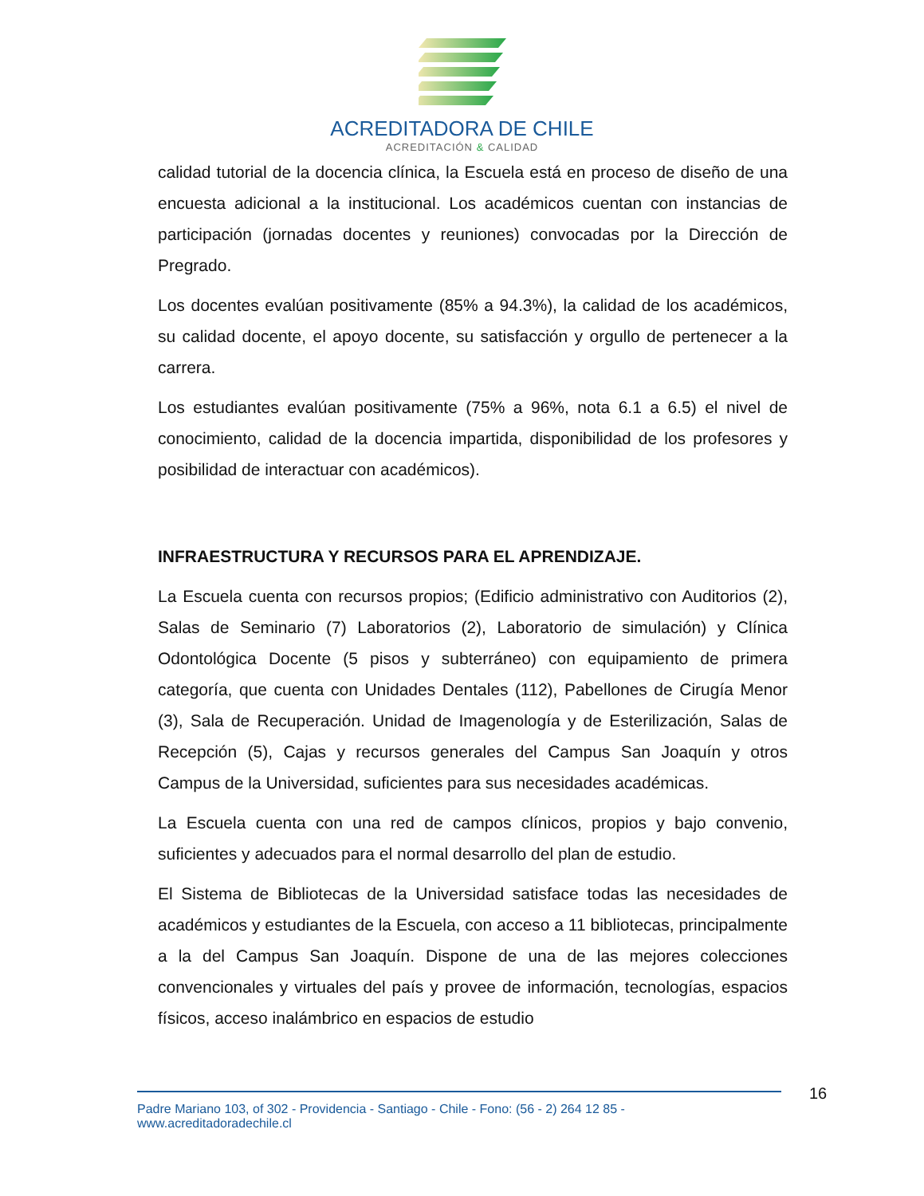ACREDITADORA DE CHILE
ACREDITACIÓN & CALIDAD
calidad tutorial de la docencia clínica, la Escuela está en proceso de diseño de una encuesta adicional a la institucional. Los académicos cuentan con instancias de participación (jornadas docentes y reuniones) convocadas por la Dirección de Pregrado.
Los docentes evalúan positivamente (85% a 94.3%), la calidad de los académicos, su calidad docente, el apoyo docente, su satisfacción y orgullo de pertenecer a la carrera.
Los estudiantes evalúan positivamente (75% a 96%, nota 6.1 a 6.5) el nivel de conocimiento, calidad de la docencia impartida, disponibilidad de los profesores y posibilidad de interactuar con académicos).
INFRAESTRUCTURA Y RECURSOS PARA EL APRENDIZAJE.
La Escuela cuenta con recursos propios; (Edificio administrativo con Auditorios (2), Salas de Seminario (7) Laboratorios (2), Laboratorio de simulación) y Clínica Odontológica Docente (5 pisos y subterráneo) con equipamiento de primera categoría, que cuenta con Unidades Dentales (112), Pabellones de Cirugía Menor (3), Sala de Recuperación. Unidad de Imagenología y de Esterilización, Salas de Recepción (5), Cajas y recursos generales del Campus San Joaquín y otros Campus de la Universidad, suficientes para sus necesidades académicas.
La Escuela cuenta con una red de campos clínicos, propios y bajo convenio, suficientes y adecuados para el normal desarrollo del plan de estudio.
El Sistema de Bibliotecas de la Universidad satisface todas las necesidades de académicos y estudiantes de la Escuela, con acceso a 11 bibliotecas, principalmente a la del Campus San Joaquín. Dispone de una de las mejores colecciones convencionales y virtuales del país y provee de información, tecnologías, espacios físicos, acceso inalámbrico en espacios de estudio
Padre Mariano 103, of 302 - Providencia - Santiago - Chile - Fono: (56 - 2) 264 12 85 - www.acreditadoradechile.cl
16